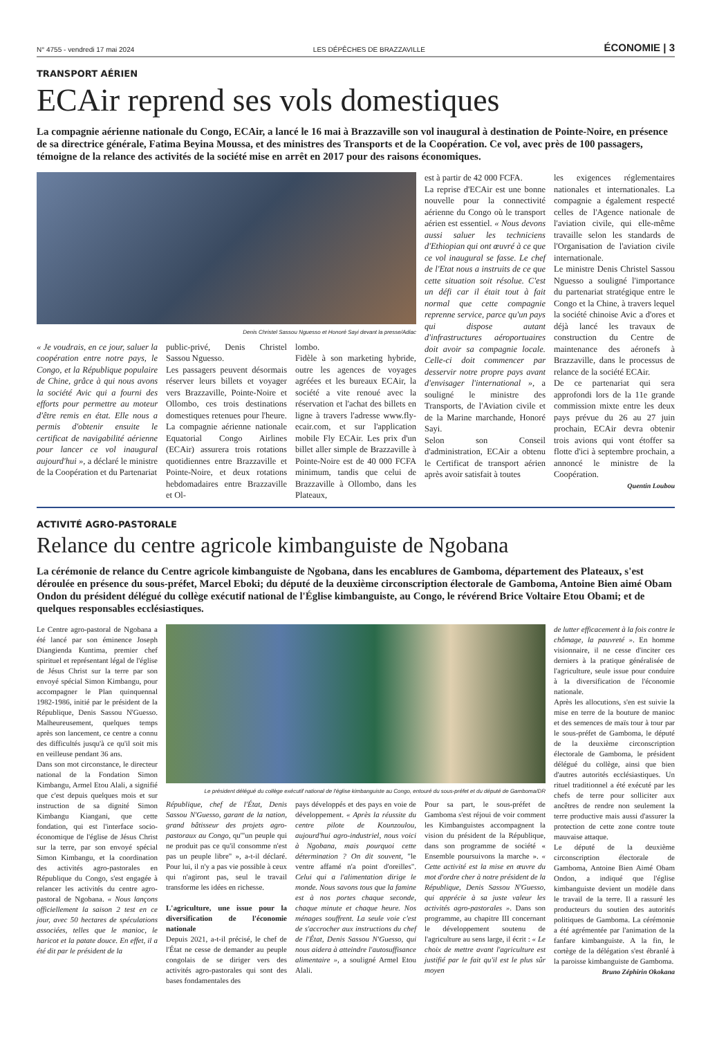N° 4755 - vendredi 17 mai 2024 LES DÉPÊCHES DE BRAZZAVILLE ÉCONOMIE | 3
TRANSPORT AÉRIEN
ECAir reprend ses vols domestiques
La compagnie aérienne nationale du Congo, ECAir, a lancé le 16 mai à Brazzaville son vol inaugural à destination de Pointe-Noire, en présence de sa directrice générale, Fatima Beyina Moussa, et des ministres des Transports et de la Coopération. Ce vol, avec près de 100 passagers, témoigne de la relance des activités de la société mise en arrêt en 2017 pour des raisons économiques.
Denis Christel Sassou Nguesso et Honoré Sayi devant la presse/Adiac
« Je voudrais, en ce jour, saluer la coopération entre notre pays, le Congo, et la République populaire de Chine, grâce à qui nous avons la société Avic qui a fourni des efforts pour permettre au moteur d'être remis en état. Elle nous a permis d'obtenir ensuite le certificat de navigabilité aérienne pour lancer ce vol inaugural aujourd'hui », a déclaré le ministre de la Coopération et du Partenariat
public-privé, Denis Christel Sassou Nguesso.
Les passagers peuvent désormais réserver leurs billets et voyager vers Brazzaville, Pointe-Noire et Ollombo, ces trois destinations domestiques retenues pour l'heure. La compagnie aérienne nationale Equatorial Congo Airlines (ECAir) assurera trois rotations quotidiennes entre Brazzaville et Pointe-Noire, et deux rotations hebdomadaires entre Brazzaville et Ol-
lombo.
Fidèle à son marketing hybride, outre les agences de voyages agréées et les bureaux ECAir, la société a vite renoué avec la réservation et l'achat des billets en ligne à travers l'adresse www.fly-ecair.com, et sur l'application mobile Fly ECAir. Les prix d'un billet aller simple de Brazzaville à Pointe-Noire est de 40 000 FCFA minimum, tandis que celui de Brazzaville à Ollombo, dans les Plateaux,
est à partir de 42 000 FCFA.
La reprise d'ECAir est une bonne nouvelle pour la connectivité aérienne du Congo où le transport aérien est essentiel. « Nous devons aussi saluer les techniciens d'Ethiopian qui ont œuvré à ce que ce vol inaugural se fasse. Le chef de l'Etat nous a instruits de ce que cette situation soit résolue. C'est un défi car il était tout à fait normal que cette compagnie reprenne service, parce qu'un pays qui dispose autant d'infrastructures aéroportuaires doit avoir sa compagnie locale. Celle-ci doit commencer par desservir notre propre pays avant d'envisager l'international », a souligné le ministre des Transports, de l'Aviation civile et de la Marine marchande, Honoré Sayi.
Selon son Conseil d'administration, ECAir a obtenu le Certificat de transport aérien après avoir satisfait à toutes
les exigences réglementaires nationales et internationales. La compagnie a également respecté celles de l'Agence nationale de l'aviation civile, qui elle-même travaille selon les standards de l'Organisation de l'aviation civile internationale.
Le ministre Denis Christel Sassou Nguesso a souligné l'importance du partenariat stratégique entre le Congo et la Chine, à travers lequel la société chinoise Avic a d'ores et déjà lancé les travaux de construction du Centre de maintenance des aéronefs à Brazzaville, dans le processus de relance de la société ECAir.
De ce partenariat qui sera approfondi lors de la 11e grande commission mixte entre les deux pays prévue du 26 au 27 juin prochain, ECAir devra obtenir trois avions qui vont étoffer sa flotte d'ici à septembre prochain, a annoncé le ministre de la Coopération.
Quentin Loubou
ACTIVITÉ AGRO-PASTORALE
Relance du centre agricole kimbanguiste de Ngobana
La cérémonie de relance du Centre agricole kimbanguiste de Ngobana, dans les encablures de Gamboma, département des Plateaux, s'est déroulée en présence du sous-préfet, Marcel Eboki; du député de la deuxième circonscription électorale de Gamboma, Antoine Bien aimé Obam Ondon du président délégué du collège exécutif national de l'Église kimbanguiste, au Congo, le révérend Brice Voltaire Etou Obami; et de quelques responsables ecclésiastiques.
Le Centre agro-pastoral de Ngobana a été lancé par son éminence Joseph Diangienda Kuntima, premier chef spirituel et représentant légal de l'église de Jésus Christ sur la terre par son envoyé spécial Simon Kimbangu, pour accompagner le Plan quinquennal 1982-1986, initié par le président de la République, Denis Sassou N'Guesso. Malheureusement, quelques temps après son lancement, ce centre a connu des difficultés jusqu'à ce qu'il soit mis en veilleuse pendant 36 ans.
Dans son mot circonstance, le directeur national de la Fondation Simon Kimbangu, Armel Etou Alali, a signifié que c'est depuis quelques mois et sur instruction de sa dignité Simon Kimbangu Kiangani, que cette fondation, qui est l'interface socio-économique de l'église de Jésus Christ sur la terre, par son envoyé spécial Simon Kimbangu, et la coordination des activités agro-pastorales en République du Congo, s'est engagée à relancer les activités du centre agro-pastoral de Ngobana. « Nous lançons officiellement la saison 2 test en ce jour, avec 50 hectares de spéculations associées, telles que le manioc, le haricot et la patate douce. En effet, il a été dit par le président de la
Le président délégué du collège exécutif national de l'église kimbanguiste au Congo, entouré du sous-préfet et du député de Gamboma/DR
République, chef de l'État, Denis Sassou N'Guesso, garant de la nation, grand bâtisseur des projets agro-pastoraux au Congo, qu'"un peuple qui ne produit pas ce qu'il consomme n'est pas un peuple libre" », a-t-il déclaré. Pour lui, il n'y a pas vie possible à ceux qui n'agiront pas, seul le travail transforme les idées en richesse.
L'agriculture, une issue pour la diversification de l'économie nationale
Depuis 2021, a-t-il précisé, le chef de l'État ne cesse de demander au peuple congolais de se diriger vers des activités agro-pastorales qui sont des bases fondamentales des
pays développés et des pays en voie de développement. « Après la réussite du centre pilote de Kounzoulou, aujourd'hui agro-industriel, nous voici à Ngobana, mais pourquoi cette détermination ? On dit souvent, "le ventre affamé n'a point d'oreilles". Celui qui a l'alimentation dirige le monde. Nous savons tous que la famine est à nos portes chaque seconde, chaque minute et chaque heure. Nos ménages souffrent. La seule voie c'est de s'accrocher aux instructions du chef de l'État, Denis Sassou N'Guesso, qui nous aidera à atteindre l'autosuffisance alimentaire », a souligné Armel Etou Alali.
Pour sa part, le sous-préfet de Gamboma s'est réjoui de voir comment les Kimbanguistes accompagnent la vision du président de la République, dans son programme de société « Ensemble poursuivons la marche ». « Cette activité est la mise en œuvre du mot d'ordre cher à notre président de la République, Denis Sassou N'Guesso, qui apprécie à sa juste valeur les activités agro-pastorales ». Dans son programme, au chapitre III concernant le développement soutenu de l'agriculture au sens large, il écrit : « Le choix de mettre avant l'agriculture est justifié par le fait qu'il est le plus sûr moyen
de lutter efficacement à la fois contre le chômage, la pauvreté ». En homme visionnaire, il ne cesse d'inciter ces derniers à la pratique généralisée de l'agriculture, seule issue pour conduire à la diversification de l'économie nationale.
Après les allocutions, s'en est suivie la mise en terre de la bouture de manioc et des semences de maïs tour à tour par le sous-préfet de Gamboma, le député de la deuxième circonscription électorale de Gamboma, le président délégué du collège, ainsi que bien d'autres autorités ecclésiastiques. Un rituel traditionnel a été exécuté par les chefs de terre pour solliciter aux ancêtres de rendre non seulement la terre productive mais aussi d'assurer la protection de cette zone contre toute mauvaise attaque.
Le député de la deuxième circonscription électorale de Gamboma, Antoine Bien Aimé Obam Ondon, a indiqué que l'église kimbanguiste devient un modèle dans le travail de la terre. Il a rassuré les producteurs du soutien des autorités politiques de Gamboma. La cérémonie a été agrémentée par l'animation de la fanfare kimbanguiste. A la fin, le cortège de la délégation s'est ébranlé à la paroisse kimbanguiste de Gamboma.
Bruno Zéphirin Okokana